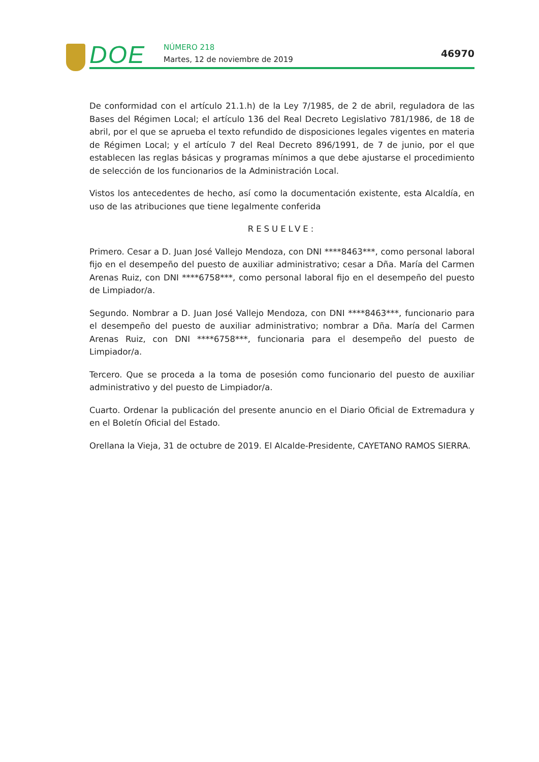DOE NÚMERO 218
Martes, 12 de noviembre de 2019
46970
De conformidad con el artículo 21.1.h) de la Ley 7/1985, de 2 de abril, reguladora de las Bases del Régimen Local; el artículo 136 del Real Decreto Legislativo 781/1986, de 18 de abril, por el que se aprueba el texto refundido de disposiciones legales vigentes en materia de Régimen Local; y el artículo 7 del Real Decreto 896/1991, de 7 de junio, por el que establecen las reglas básicas y programas mínimos a que debe ajustarse el procedimiento de selección de los funcionarios de la Administración Local.
Vistos los antecedentes de hecho, así como la documentación existente, esta Alcaldía, en uso de las atribuciones que tiene legalmente conferida
RESUELVE:
Primero. Cesar a D. Juan José Vallejo Mendoza, con DNI ****8463***, como personal laboral fijo en el desempeño del puesto de auxiliar administrativo; cesar a Dña. María del Carmen Arenas Ruiz, con DNI ****6758***, como personal laboral fijo en el desempeño del puesto de Limpiador/a.
Segundo. Nombrar a D. Juan José Vallejo Mendoza, con DNI ****8463***, funcionario para el desempeño del puesto de auxiliar administrativo; nombrar a Dña. María del Carmen Arenas Ruiz, con DNI ****6758***, funcionaria para el desempeño del puesto de Limpiador/a.
Tercero. Que se proceda a la toma de posesión como funcionario del puesto de auxiliar administrativo y del puesto de Limpiador/a.
Cuarto. Ordenar la publicación del presente anuncio en el Diario Oficial de Extremadura y en el Boletín Oficial del Estado.
Orellana la Vieja, 31 de octubre de 2019. El Alcalde-Presidente, CAYETANO RAMOS SIERRA.